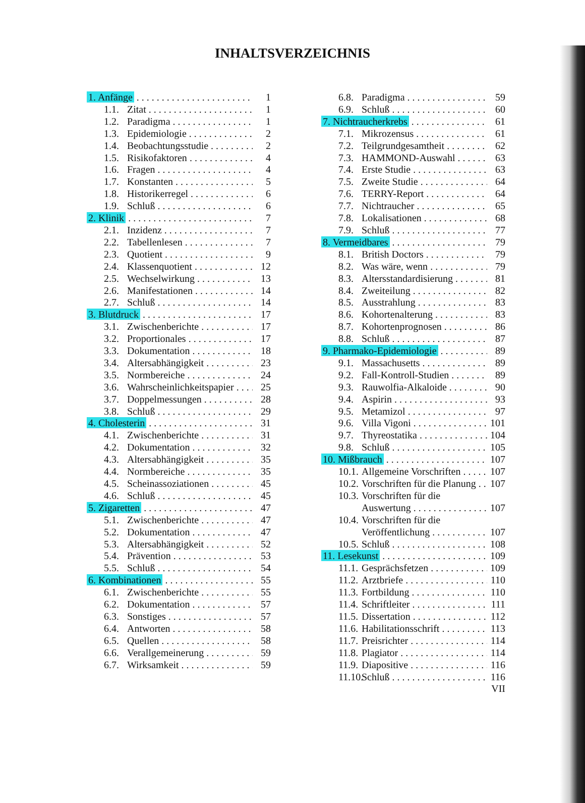INHALTSVERZEICHNIS
1. Anfänge 1
1.1. Zitat 1
1.2. Paradigma 1
1.3. Epidemiologie 2
1.4. Beobachtungsstudie 2
1.5. Risikofaktoren 4
1.6. Fragen 4
1.7. Konstanten 5
1.8. Historikerregel 6
1.9. Schluß 6
2. Klinik 7
2.1. Inzidenz 7
2.2. Tabellenlesen 7
2.3. Quotient 9
2.4. Klassenquotient 12
2.5. Wechselwirkung 13
2.6. Manifestationen 14
2.7. Schluß 14
3. Blutdruck 17
3.1. Zwischenberichte 17
3.2. Proportionales 17
3.3. Dokumentation 18
3.4. Altersabhängigkeit 23
3.5. Normbereiche 24
3.6. Wahrscheinlichkeitspapier 25
3.7. Doppelmessungen 28
3.8. Schluß 29
4. Cholesterin 31
4.1. Zwischenberichte 31
4.2. Dokumentation 32
4.3. Altersabhängigkeit 35
4.4. Normbereiche 35
4.5. Scheinassoziationen 45
4.6. Schluß 45
5. Zigaretten 47
5.1. Zwischenberichte 47
5.2. Dokumentation 47
5.3. Altersabhängigkeit 52
5.4. Prävention 53
5.5. Schluß 54
6. Kombinationen 55
6.1. Zwischenberichte 55
6.2. Dokumentation 57
6.3. Sonstiges 57
6.4. Antworten 58
6.5. Quellen 58
6.6. Verallgemeinerung 59
6.7. Wirksamkeit 59
6.8. Paradigma 59
6.9. Schluß 60
7. Nichtraucherkrebs 61
7.1. Mikrozensus 61
7.2. Teilgrundgesamtheit 62
7.3. HAMMOND-Auswahl 63
7.4. Erste Studie 63
7.5. Zweite Studie 64
7.6. TERRY-Report 64
7.7. Nichtraucher 65
7.8. Lokalisationen 68
7.9. Schluß 77
8. Vermeidbares 79
8.1. British Doctors 79
8.2. Was wäre, wenn 79
8.3. Altersstandardisierung 81
8.4. Zweiteilung 82
8.5. Ausstrahlung 83
8.6. Kohortenalterung 83
8.7. Kohortenprognosen 86
8.8. Schluß 87
9. Pharmako-Epidemiologie 89
9.1. Massachusetts 89
9.2. Fall-Kontroll-Studien 89
9.3. Rauwolfia-Alkaloide 90
9.4. Aspirin 93
9.5. Metamizol 97
9.6. Villa Vigoni 101
9.7. Thyreostatika 104
9.8. Schluß 105
10. Mißbrauch 107
10.1. Allgemeine Vorschriften 107
10.2. Vorschriften für die Planung 107
10.3. Vorschriften für die
Auswertung 107
10.4. Vorschriften für die
Veröffentlichung 107
10.5. Schluß 108
11. Lesekunst 109
11.1. Gesprächsfetzen 109
11.2. Arztbriefe 110
11.3. Fortbildung 110
11.4. Schriftleiter 111
11.5. Dissertation 112
11.6. Habilitationsschrift 113
11.7. Preisrichter 114
11.8. Plagiator 114
11.9. Diapositive 116
11.10. Schluß 116
VII